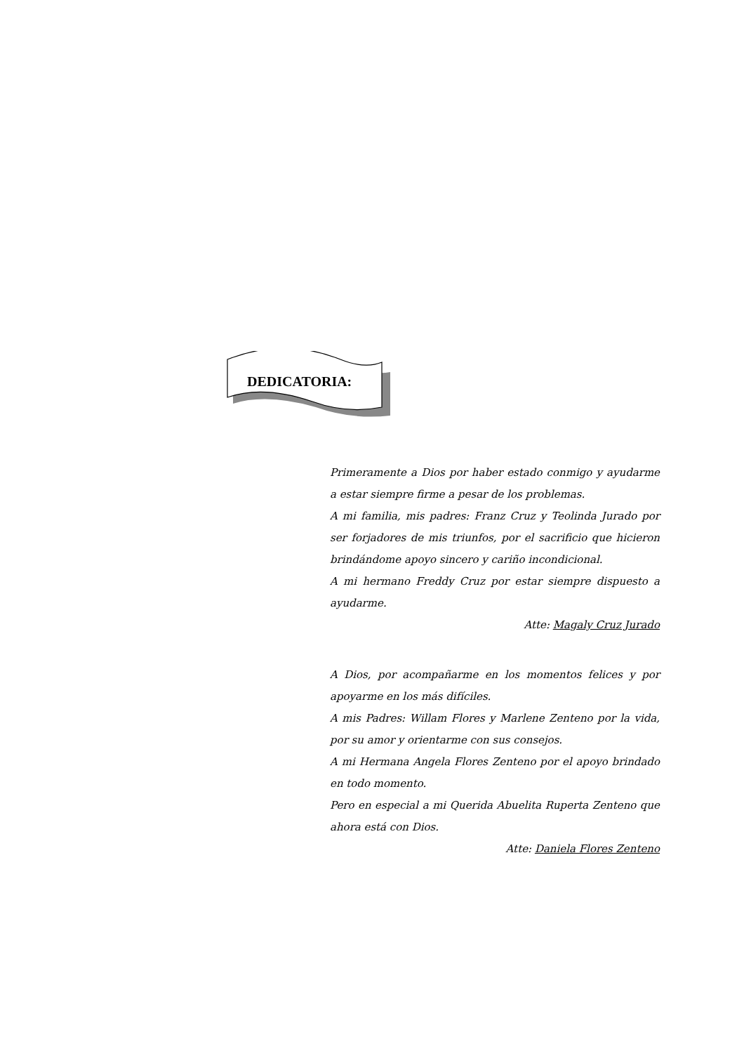DEDICATORIA:
Primeramente a Dios por haber estado conmigo y ayudarme a estar siempre firme a pesar de los problemas.
A mi familia, mis padres: Franz Cruz y Teolinda Jurado por ser forjadores de mis triunfos, por el sacrificio que hicieron brindándome apoyo sincero y cariño incondicional.
A mi hermano Freddy Cruz por estar siempre dispuesto a ayudarme.
Atte: Magaly Cruz Jurado
A Dios, por acompañarme en los momentos felices y por apoyarme en los más difíciles.
A mis Padres: Willam Flores y Marlene Zenteno por la vida, por su amor y orientarme con sus consejos.
A mi Hermana Angela Flores Zenteno por el apoyo brindado en todo momento.
Pero en especial a mi Querida Abuelita Ruperta Zenteno que ahora está con Dios.
Atte: Daniela Flores Zenteno